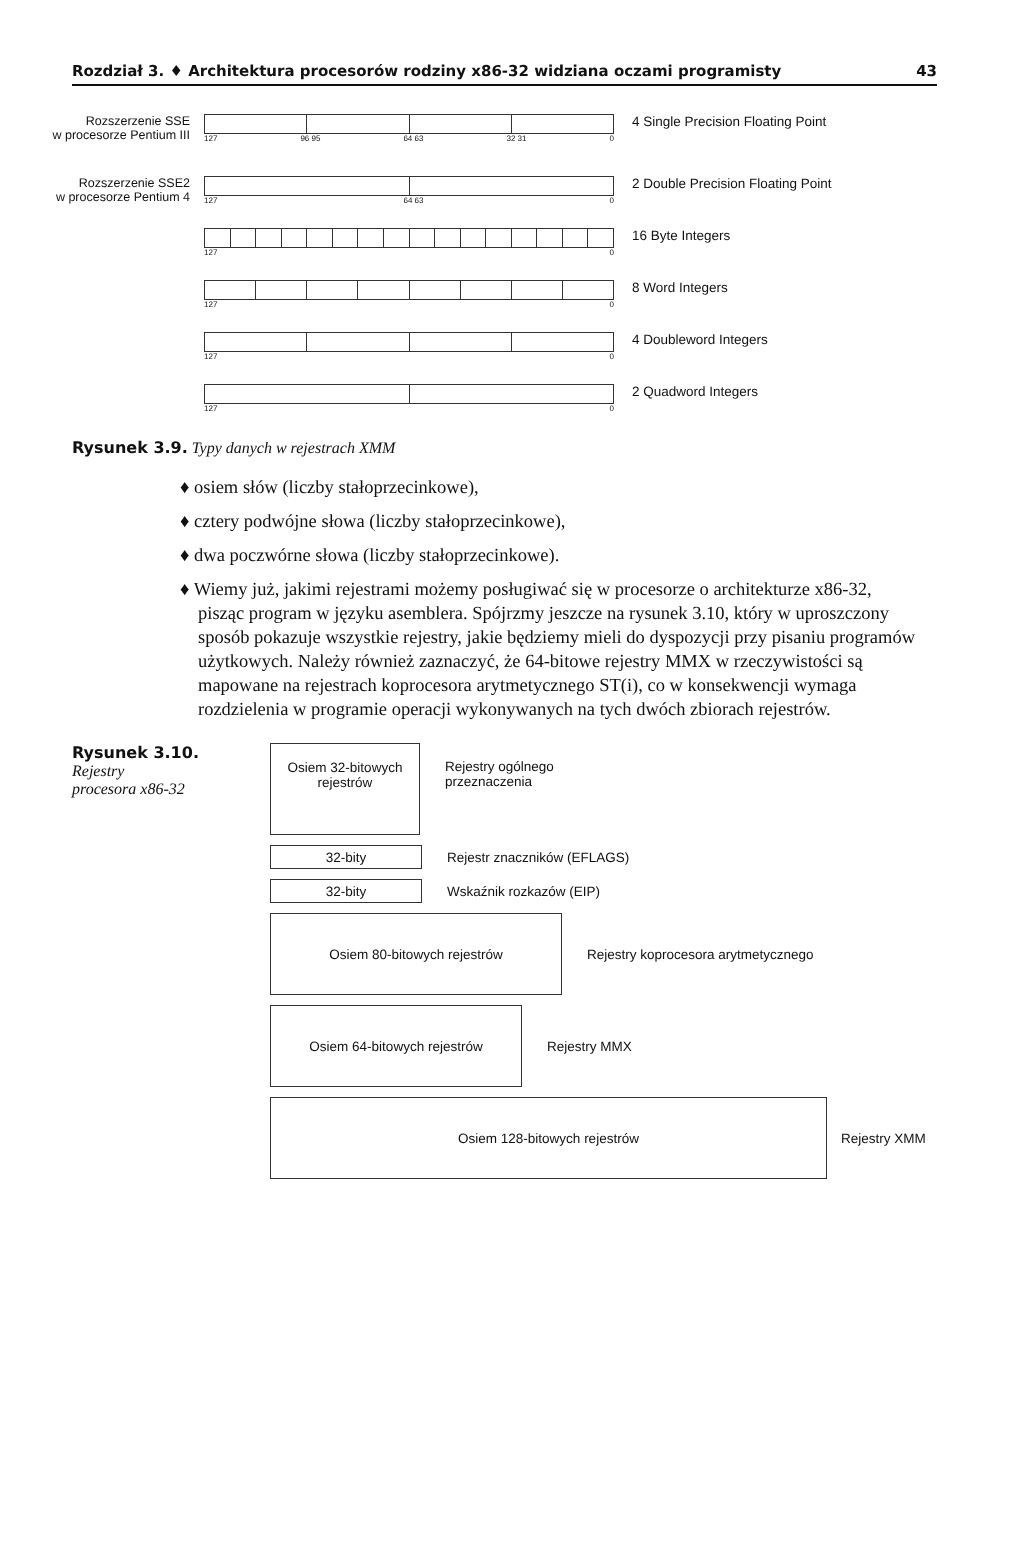Rozdział 3. ♦ Architektura procesorów rodziny x86-32 widziana oczami programisty 43
Rozszerzenie SSE
w procesorze Pentium III
127 96 95 64 63 32 31 0
4 Single Precision Floating Point
Rozszerzenie SSE2
w procesorze Pentium 4
127 64 63 0
2 Double Precision Floating Point
127 0
16 Byte Integers
127 0
8 Word Integers
127 0
4 Doubleword Integers
127 0
2 Quadword Integers
Rysunek 3.9. Typy danych w rejestrach XMM
♦ osiem słów (liczby stałoprzecinkowe),
♦ cztery podwójne słowa (liczby stałoprzecinkowe),
♦ dwa poczwórne słowa (liczby stałoprzecinkowe).
♦ Wiemy już, jakimi rejestrami możemy posługiwać się w procesorze o architekturze x86-32, pisząc program w języku asemblera. Spójrzmy jeszcze na rysunek 3.10, który w uproszczony sposób pokazuje wszystkie rejestry, jakie będziemy mieli do dyspozycji przy pisaniu programów użytkowych. Należy również zaznaczyć, że 64-bitowe rejestry MMX w rzeczywistości są mapowane na rejestrach koprocesora arytmetycznego ST(i), co w konsekwencji wymaga rozdzielenia w programie operacji wykonywanych na tych dwóch zbiorach rejestrów.
Rysunek 3.10.
Rejestry
procesora x86-32
Osiem 32-bitowych
rejestrów
Rejestry ogólnego
przeznaczenia
32-bity
Rejestr znaczników (EFLAGS)
32-bity
Wskaźnik rozkazów (EIP)
Osiem 80-bitowych rejestrów
Rejestry koprocesora arytmetycznego
Osiem 64-bitowych rejestrów
Rejestry MMX
Osiem 128-bitowych rejestrów
Rejestry XMM